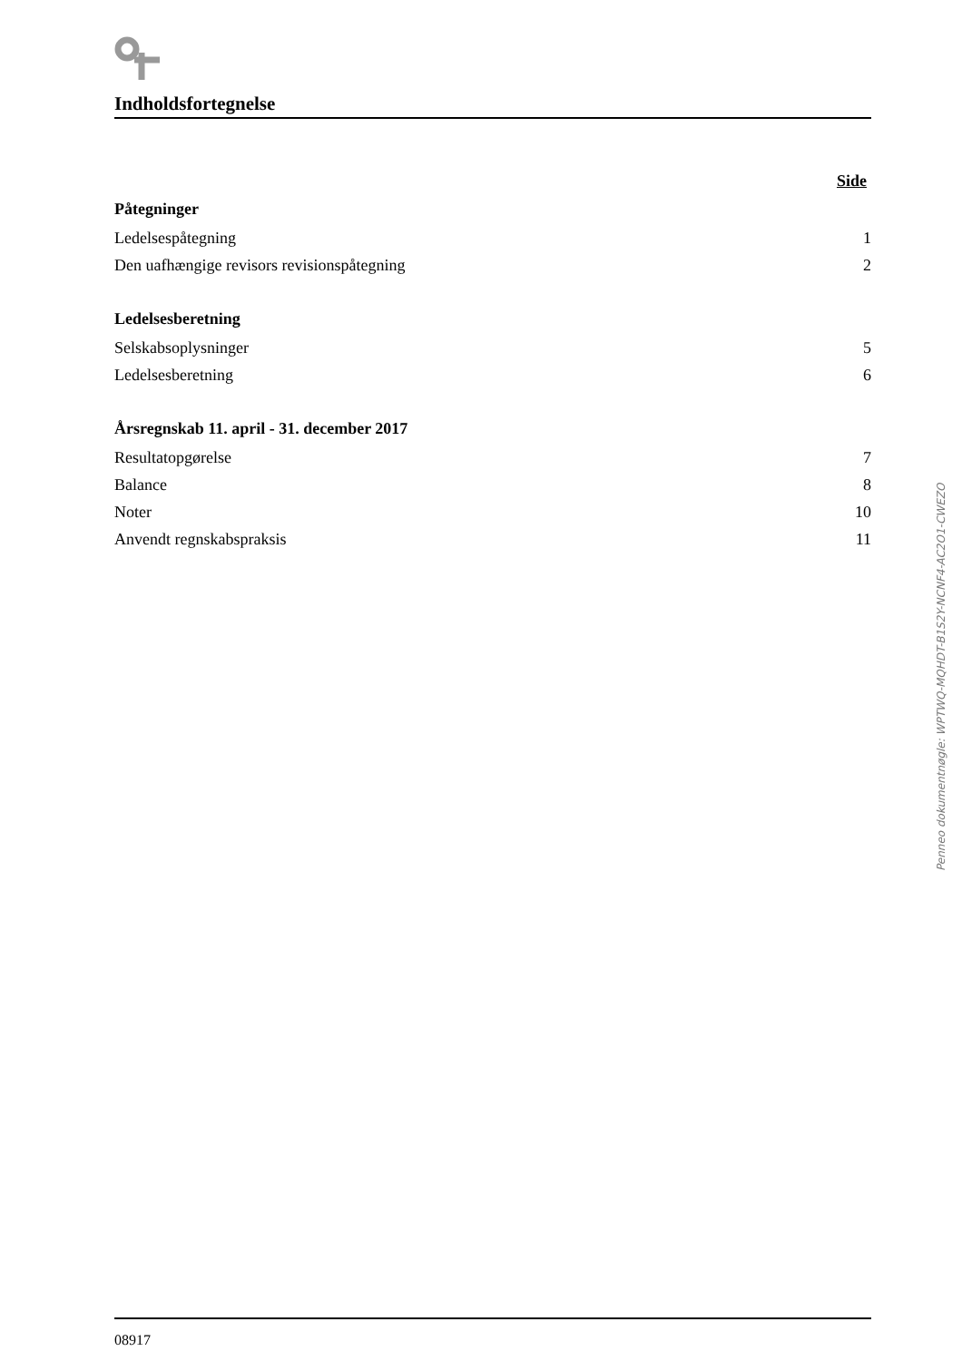Indholdsfortegnelse
Side
Påtegninger
Ledelsespåtegning 1
Den uafhængige revisors revisionspåtegning 2
Ledelsesberetning
Selskabsoplysninger 5
Ledelsesberetning 6
Årsregnskab 11. april - 31. december 2017
Resultatopgørelse 7
Balance 8
Noter 10
Anvendt regnskabspraksis 11
08917
Penneo dokumentnøgle: WPTWQ-MQHDT-B1S2Y-NCNF4-AC2O1-CWEZO